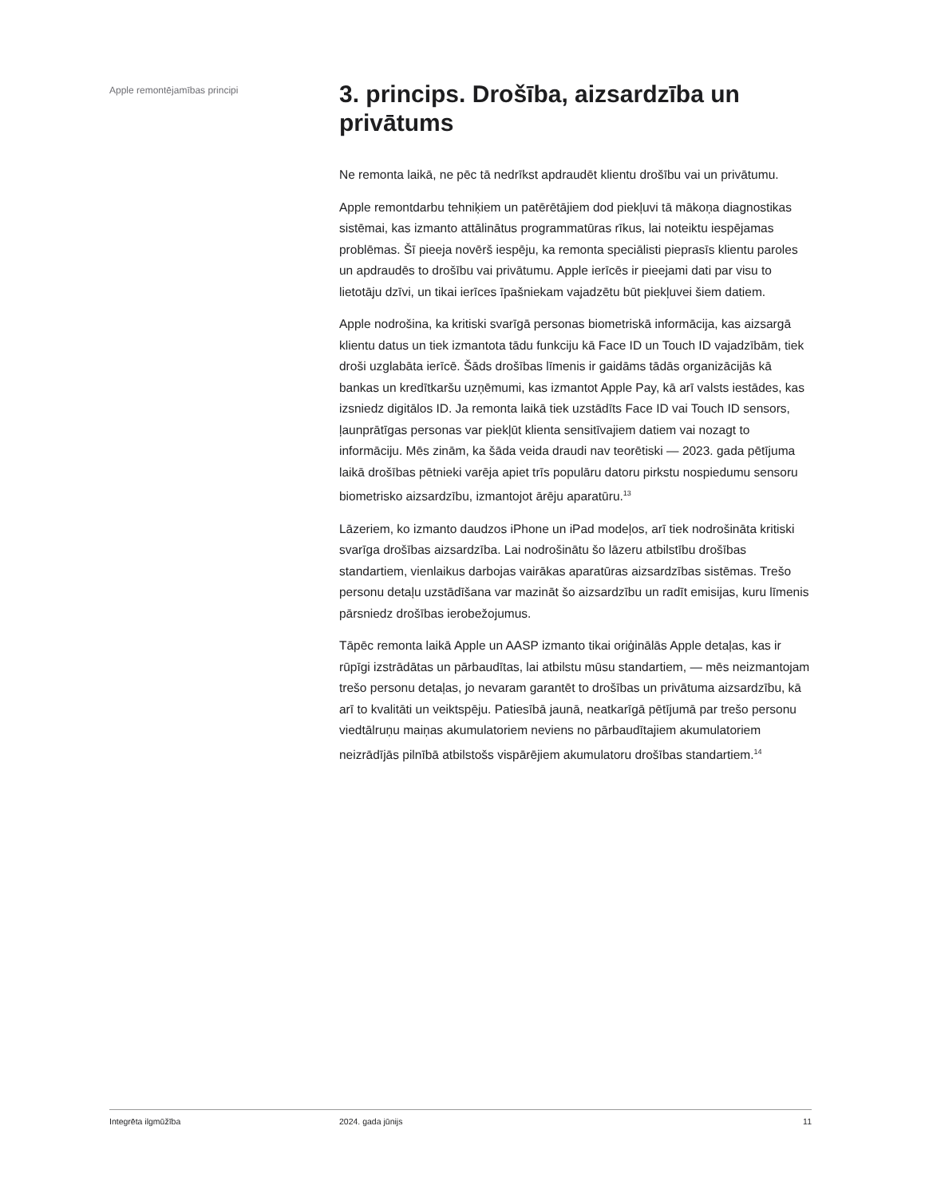Apple remontējamības principi
3. princips. Drošība, aizsardzība un privātums
Ne remonta laikā, ne pēc tā nedrīkst apdraudēt klientu drošību vai un privātumu.
Apple remontdarbu tehniķiem un patērētājiem dod piekļuvi tā mākoņa diagnostikas sistēmai, kas izmanto attālinātus programmatūras rīkus, lai noteiktu iespējamas problēmas. Šī pieeja novērš iespēju, ka remonta speciālisti pieprasīs klientu paroles un apdraudēs to drošību vai privātumu. Apple ierīcēs ir pieejami dati par visu to lietotāju dzīvi, un tikai ierīces īpašniekam vajadzētu būt piekļuvei šiem datiem.
Apple nodrošina, ka kritiski svarīgā personas biometriskā informācija, kas aizsargā klientu datus un tiek izmantota tādu funkciju kā Face ID un Touch ID vajadzībām, tiek droši uzglabāta ierīcē. Šāds drošības līmenis ir gaidāms tādās organizācijās kā bankas un kredītkaršu uzņēmumi, kas izmantot Apple Pay, kā arī valsts iestādes, kas izsniedz digitālos ID. Ja remonta laikā tiek uzstādīts Face ID vai Touch ID sensors, ļaunprātīgas personas var piekļūt klienta sensitīvajiem datiem vai nozagt to informāciju. Mēs zinām, ka šāda veida draudi nav teorētiski — 2023. gada pētījuma laikā drošības pētnieki varēja apiet trīs populāru datoru pirkstu nospiedumu sensoru biometrisko aizsardzību, izmantojot ārēju aparatūru.<sup>13</sup>
Lāzeriem, ko izmanto daudzos iPhone un iPad modeļos, arī tiek nodrošināta kritiski svarīga drošības aizsardzība. Lai nodrošinātu šo lāzeru atbilstību drošības standartiem, vienlaikus darbojas vairākas aparatūras aizsardzības sistēmas. Trešo personu detaļu uzstādīšana var mazināt šo aizsardzību un radīt emisijas, kuru līmenis pārsniedz drošības ierobežojumus.
Tāpēc remonta laikā Apple un AASP izmanto tikai oriģinālās Apple detaļas, kas ir rūpīgi izstrādātas un pārbaudītas, lai atbilstu mūsu standartiem, — mēs neizmantojam trešo personu detaļas, jo nevaram garantēt to drošības un privātuma aizsardzību, kā arī to kvalitāti un veiktspēju. Patiesībā jaunā, neatkarīgā pētījumā par trešo personu viedtālruņu maiņas akumulatoriem neviens no pārbaudītajiem akumulatoriem neizrādījās pilnībā atbilstošs vispārējiem akumulatoru drošības standartiem.<sup>14</sup>
Integrēta ilgmūžība 2024. gada jūnijs 11